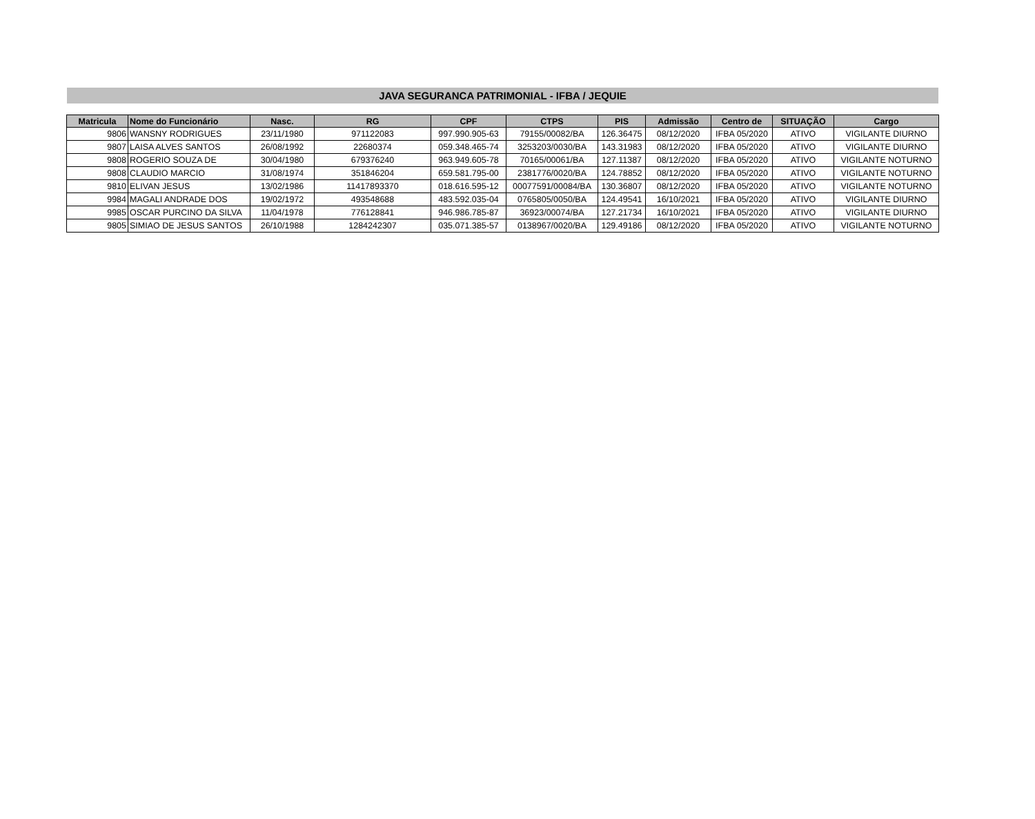JAVA SEGURANCA PATRIMONIAL - IFBA / JEQUIE
| Matricula | Nome do Funcionário | Nasc. | RG | CPF | CTPS | PIS | Admissão | Centro de | SITUAÇÃO | Cargo |
| --- | --- | --- | --- | --- | --- | --- | --- | --- | --- | --- |
| 9806 | WANSNY RODRIGUES | 23/11/1980 | 971122083 | 997.990.905-63 | 79155/00082/BA | 126.36475 | 08/12/2020 | IFBA 05/2020 | ATIVO | VIGILANTE DIURNO |
| 9807 | LAISA ALVES SANTOS | 26/08/1992 | 22680374 | 059.348.465-74 | 3253203/0030/BA | 143.31983 | 08/12/2020 | IFBA 05/2020 | ATIVO | VIGILANTE DIURNO |
| 9808 | ROGERIO SOUZA DE | 30/04/1980 | 679376240 | 963.949.605-78 | 70165/00061/BA | 127.11387 | 08/12/2020 | IFBA 05/2020 | ATIVO | VIGILANTE NOTURNO |
| 9808 | CLAUDIO MARCIO | 31/08/1974 | 351846204 | 659.581.795-00 | 2381776/0020/BA | 124.78852 | 08/12/2020 | IFBA 05/2020 | ATIVO | VIGILANTE NOTURNO |
| 9810 | ELIVAN JESUS | 13/02/1986 | 11417893370 | 018.616.595-12 | 00077591/00084/BA | 130.36807 | 08/12/2020 | IFBA 05/2020 | ATIVO | VIGILANTE NOTURNO |
| 9984 | MAGALI ANDRADE DOS | 19/02/1972 | 493548688 | 483.592.035-04 | 0765805/0050/BA | 124.49541 | 16/10/2021 | IFBA 05/2020 | ATIVO | VIGILANTE DIURNO |
| 9985 | OSCAR PURCINO DA SILVA | 11/04/1978 | 776128841 | 946.986.785-87 | 36923/00074/BA | 127.21734 | 16/10/2021 | IFBA 05/2020 | ATIVO | VIGILANTE DIURNO |
| 9805 | SIMIAO DE JESUS SANTOS | 26/10/1988 | 1284242307 | 035.071.385-57 | 0138967/0020/BA | 129.49186 | 08/12/2020 | IFBA 05/2020 | ATIVO | VIGILANTE NOTURNO |